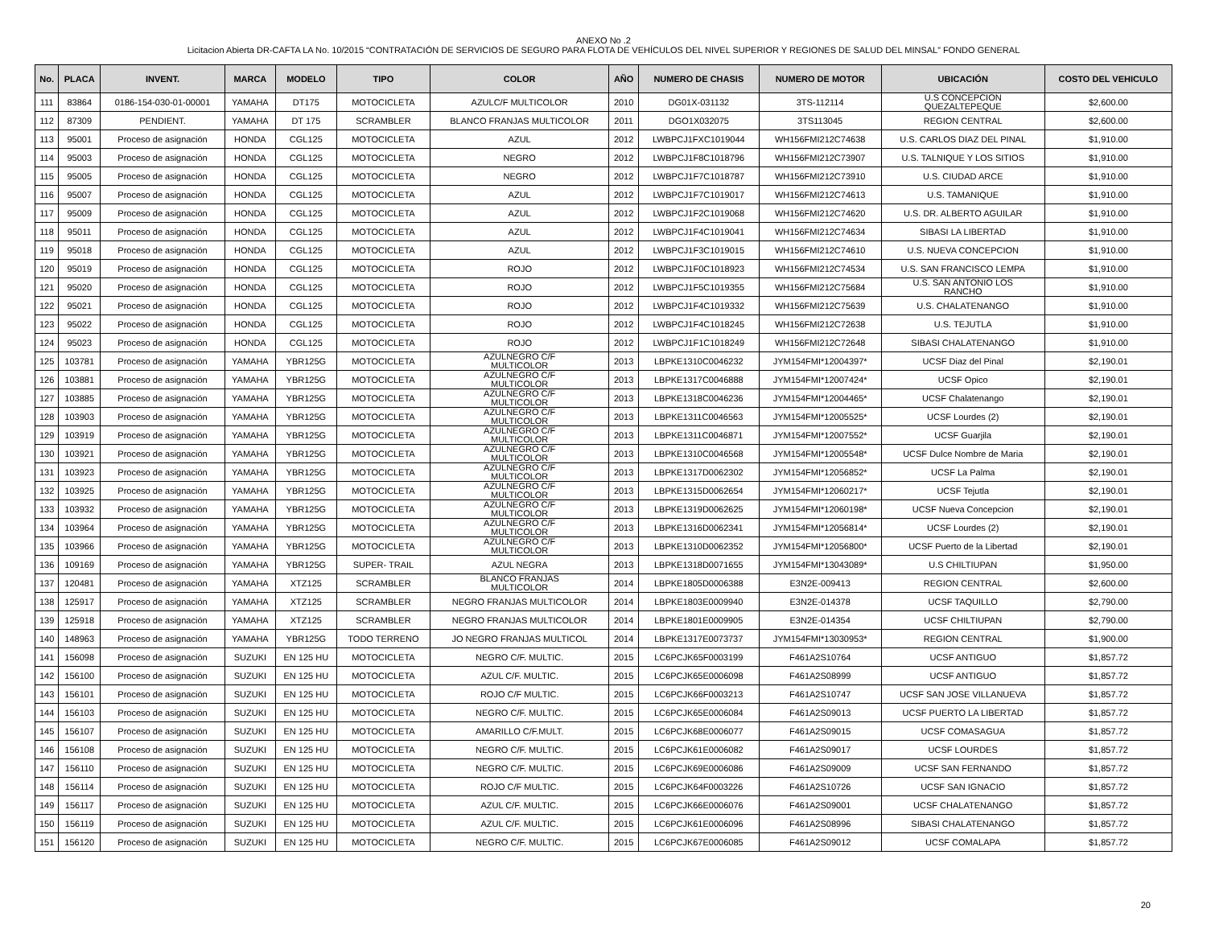ANEXO No .2
Licitacion Abierta DR-CAFTA LA No. 10/2015 “CONTRATACIÓN DE SERVICIOS DE SEGURO PARA FLOTA DE VEHÍCULOS DEL NIVEL SUPERIOR Y REGIONES DE SALUD DEL MINSAL” FONDO GENERAL
| No. | PLACA | INVENT. | MARCA | MODELO | TIPO | COLOR | AÑO | NUMERO DE CHASIS | NUMERO DE MOTOR | UBICACIÓN | COSTO DEL VEHICULO |
| --- | --- | --- | --- | --- | --- | --- | --- | --- | --- | --- | --- |
| 111 | 83864 | 0186-154-030-01-00001 | YAMAHA | DT175 | MOTOCICLETA | AZULC/F MULTICOLOR | 2010 | DG01X-031132 | 3TS-112114 | U.S CONCEPCION QUEZALTEPEQUE | $2,600.00 |
| 112 | 87309 | PENDIENT. | YAMAHA | DT 175 | SCRAMBLER | BLANCO FRANJAS MULTICOLOR | 2011 | DGO1X032075 | 3TS113045 | REGION CENTRAL | $2,600.00 |
| 113 | 95001 | Proceso de asignación | HONDA | CGL125 | MOTOCICLETA | AZUL | 2012 | LWBPCJ1FXC1019044 | WH156FMI212C74638 | U.S. CARLOS DIAZ DEL PINAL | $1,910.00 |
| 114 | 95003 | Proceso de asignación | HONDA | CGL125 | MOTOCICLETA | NEGRO | 2012 | LWBPCJ1F8C1018796 | WH156FMI212C73907 | U.S. TALNIQUE Y LOS SITIOS | $1,910.00 |
| 115 | 95005 | Proceso de asignación | HONDA | CGL125 | MOTOCICLETA | NEGRO | 2012 | LWBPCJ1F7C1018787 | WH156FMI212C73910 | U.S. CIUDAD ARCE | $1,910.00 |
| 116 | 95007 | Proceso de asignación | HONDA | CGL125 | MOTOCICLETA | AZUL | 2012 | LWBPCJ1F7C1019017 | WH156FMI212C74613 | U.S. TAMANIQUE | $1,910.00 |
| 117 | 95009 | Proceso de asignación | HONDA | CGL125 | MOTOCICLETA | AZUL | 2012 | LWBPCJ1F2C1019068 | WH156FMI212C74620 | U.S. DR. ALBERTO AGUILAR | $1,910.00 |
| 118 | 95011 | Proceso de asignación | HONDA | CGL125 | MOTOCICLETA | AZUL | 2012 | LWBPCJ1F4C1019041 | WH156FMI212C74634 | SIBASI LA LIBERTAD | $1,910.00 |
| 119 | 95018 | Proceso de asignación | HONDA | CGL125 | MOTOCICLETA | AZUL | 2012 | LWBPCJ1F3C1019015 | WH156FMI212C74610 | U.S. NUEVA CONCEPCION | $1,910.00 |
| 120 | 95019 | Proceso de asignación | HONDA | CGL125 | MOTOCICLETA | ROJO | 2012 | LWBPCJ1F0C1018923 | WH156FMI212C74534 | U.S. SAN FRANCISCO LEMPA | $1,910.00 |
| 121 | 95020 | Proceso de asignación | HONDA | CGL125 | MOTOCICLETA | ROJO | 2012 | LWBPCJ1F5C1019355 | WH156FMI212C75684 | U.S. SAN ANTONIO LOS RANCHO | $1,910.00 |
| 122 | 95021 | Proceso de asignación | HONDA | CGL125 | MOTOCICLETA | ROJO | 2012 | LWBPCJ1F4C1019332 | WH156FMI212C75639 | U.S. CHALATENANGO | $1,910.00 |
| 123 | 95022 | Proceso de asignación | HONDA | CGL125 | MOTOCICLETA | ROJO | 2012 | LWBPCJ1F4C1018245 | WH156FMI212C72638 | U.S. TEJUTLA | $1,910.00 |
| 124 | 95023 | Proceso de asignación | HONDA | CGL125 | MOTOCICLETA | ROJO | 2012 | LWBPCJ1F1C1018249 | WH156FMI212C72648 | SIBASI CHALATENANGO | $1,910.00 |
| 125 | 103781 | Proceso de asignación | YAMAHA | YBR125G | MOTOCICLETA | AZULNEGRO C/F MULTICOLOR | 2013 | LBPKE1310C0046232 | JYM154FMI*12004397* | UCSF Diaz del Pinal | $2,190.01 |
| 126 | 103881 | Proceso de asignación | YAMAHA | YBR125G | MOTOCICLETA | AZULNEGRO C/F MULTICOLOR | 2013 | LBPKE1317C0046888 | JYM154FMI*12007424* | UCSF Opico | $2,190.01 |
| 127 | 103885 | Proceso de asignación | YAMAHA | YBR125G | MOTOCICLETA | AZULNEGRO C/F MULTICOLOR | 2013 | LBPKE1318C0046236 | JYM154FMI*12004465* | UCSF Chalatenango | $2,190.01 |
| 128 | 103903 | Proceso de asignación | YAMAHA | YBR125G | MOTOCICLETA | AZULNEGRO C/F MULTICOLOR | 2013 | LBPKE1311C0046563 | JYM154FMI*12005525* | UCSF Lourdes (2) | $2,190.01 |
| 129 | 103919 | Proceso de asignación | YAMAHA | YBR125G | MOTOCICLETA | AZULNEGRO C/F MULTICOLOR | 2013 | LBPKE1311C0046871 | JYM154FMI*12007552* | UCSF Guarjila | $2,190.01 |
| 130 | 103921 | Proceso de asignación | YAMAHA | YBR125G | MOTOCICLETA | AZULNEGRO C/F MULTICOLOR | 2013 | LBPKE1310C0046568 | JYM154FMI*12005548* | UCSF Dulce Nombre de Maria | $2,190.01 |
| 131 | 103923 | Proceso de asignación | YAMAHA | YBR125G | MOTOCICLETA | AZULNEGRO C/F MULTICOLOR | 2013 | LBPKE1317D0062302 | JYM154FMI*12056852* | UCSF La Palma | $2,190.01 |
| 132 | 103925 | Proceso de asignación | YAMAHA | YBR125G | MOTOCICLETA | AZULNEGRO C/F MULTICOLOR | 2013 | LBPKE1315D0062654 | JYM154FMI*12060217* | UCSF Tejutla | $2,190.01 |
| 133 | 103932 | Proceso de asignación | YAMAHA | YBR125G | MOTOCICLETA | AZULNEGRO C/F MULTICOLOR | 2013 | LBPKE1319D0062625 | JYM154FMI*12060198* | UCSF Nueva Concepcion | $2,190.01 |
| 134 | 103964 | Proceso de asignación | YAMAHA | YBR125G | MOTOCICLETA | AZULNEGRO C/F MULTICOLOR | 2013 | LBPKE1316D0062341 | JYM154FMI*12056814* | UCSF Lourdes (2) | $2,190.01 |
| 135 | 103966 | Proceso de asignación | YAMAHA | YBR125G | MOTOCICLETA | AZULNEGRO C/F MULTICOLOR | 2013 | LBPKE1310D0062352 | JYM154FMI*12056800* | UCSF Puerto de la Libertad | $2,190.01 |
| 136 | 109169 | Proceso de asignación | YAMAHA | YBR125G | SUPER- TRAIL | AZUL NEGRA | 2013 | LBPKE1318D0071655 | JYM154FMI*13043089* | U.S CHILTIUPAN | $1,950.00 |
| 137 | 120481 | Proceso de asignación | YAMAHA | XTZ125 | SCRAMBLER | BLANCO FRANJAS MULTICOLOR | 2014 | LBPKE1805D0006388 | E3N2E-009413 | REGION CENTRAL | $2,600.00 |
| 138 | 125917 | Proceso de asignación | YAMAHA | XTZ125 | SCRAMBLER | NEGRO FRANJAS MULTICOLOR | 2014 | LBPKE1803E0009940 | E3N2E-014378 | UCSF TAQUILLO | $2,790.00 |
| 139 | 125918 | Proceso de asignación | YAMAHA | XTZ125 | SCRAMBLER | NEGRO FRANJAS MULTICOLOR | 2014 | LBPKE1801E0009905 | E3N2E-014354 | UCSF CHILTIUPAN | $2,790.00 |
| 140 | 148963 | Proceso de asignación | YAMAHA | YBR125G | TODO TERRENO | JO NEGRO FRANJAS MULTICOL | 2014 | LBPKE1317E0073737 | JYM154FMI*13030953* | REGION CENTRAL | $1,900.00 |
| 141 | 156098 | Proceso de asignación | SUZUKI | EN 125 HU | MOTOCICLETA | NEGRO C/F. MULTIC. | 2015 | LC6PCJK65F0003199 | F461A2S10764 | UCSF ANTIGUO | $1,857.72 |
| 142 | 156100 | Proceso de asignación | SUZUKI | EN 125 HU | MOTOCICLETA | AZUL C/F. MULTIC. | 2015 | LC6PCJK65E0006098 | F461A2S08999 | UCSF ANTIGUO | $1,857.72 |
| 143 | 156101 | Proceso de asignación | SUZUKI | EN 125 HU | MOTOCICLETA | ROJO C/F MULTIC. | 2015 | LC6PCJK66F0003213 | F461A2S10747 | UCSF SAN JOSE VILLANUEVA | $1,857.72 |
| 144 | 156103 | Proceso de asignación | SUZUKI | EN 125 HU | MOTOCICLETA | NEGRO C/F. MULTIC. | 2015 | LC6PCJK65E0006084 | F461A2S09013 | UCSF PUERTO LA LIBERTAD | $1,857.72 |
| 145 | 156107 | Proceso de asignación | SUZUKI | EN 125 HU | MOTOCICLETA | AMARILLO C/F.MULT. | 2015 | LC6PCJK68E0006077 | F461A2S09015 | UCSF COMASAGUA | $1,857.72 |
| 146 | 156108 | Proceso de asignación | SUZUKI | EN 125 HU | MOTOCICLETA | NEGRO C/F. MULTIC. | 2015 | LC6PCJK61E0006082 | F461A2S09017 | UCSF LOURDES | $1,857.72 |
| 147 | 156110 | Proceso de asignación | SUZUKI | EN 125 HU | MOTOCICLETA | NEGRO C/F. MULTIC. | 2015 | LC6PCJK69E0006086 | F461A2S09009 | UCSF SAN FERNANDO | $1,857.72 |
| 148 | 156114 | Proceso de asignación | SUZUKI | EN 125 HU | MOTOCICLETA | ROJO C/F MULTIC. | 2015 | LC6PCJK64F0003226 | F461A2S10726 | UCSF SAN IGNACIO | $1,857.72 |
| 149 | 156117 | Proceso de asignación | SUZUKI | EN 125 HU | MOTOCICLETA | AZUL C/F. MULTIC. | 2015 | LC6PCJK66E0006076 | F461A2S09001 | UCSF CHALATENANGO | $1,857.72 |
| 150 | 156119 | Proceso de asignación | SUZUKI | EN 125 HU | MOTOCICLETA | AZUL C/F. MULTIC. | 2015 | LC6PCJK61E0006096 | F461A2S08996 | SIBASI CHALATENANGO | $1,857.72 |
| 151 | 156120 | Proceso de asignación | SUZUKI | EN 125 HU | MOTOCICLETA | NEGRO C/F. MULTIC. | 2015 | LC6PCJK67E0006085 | F461A2S09012 | UCSF COMALAPA | $1,857.72 |
20